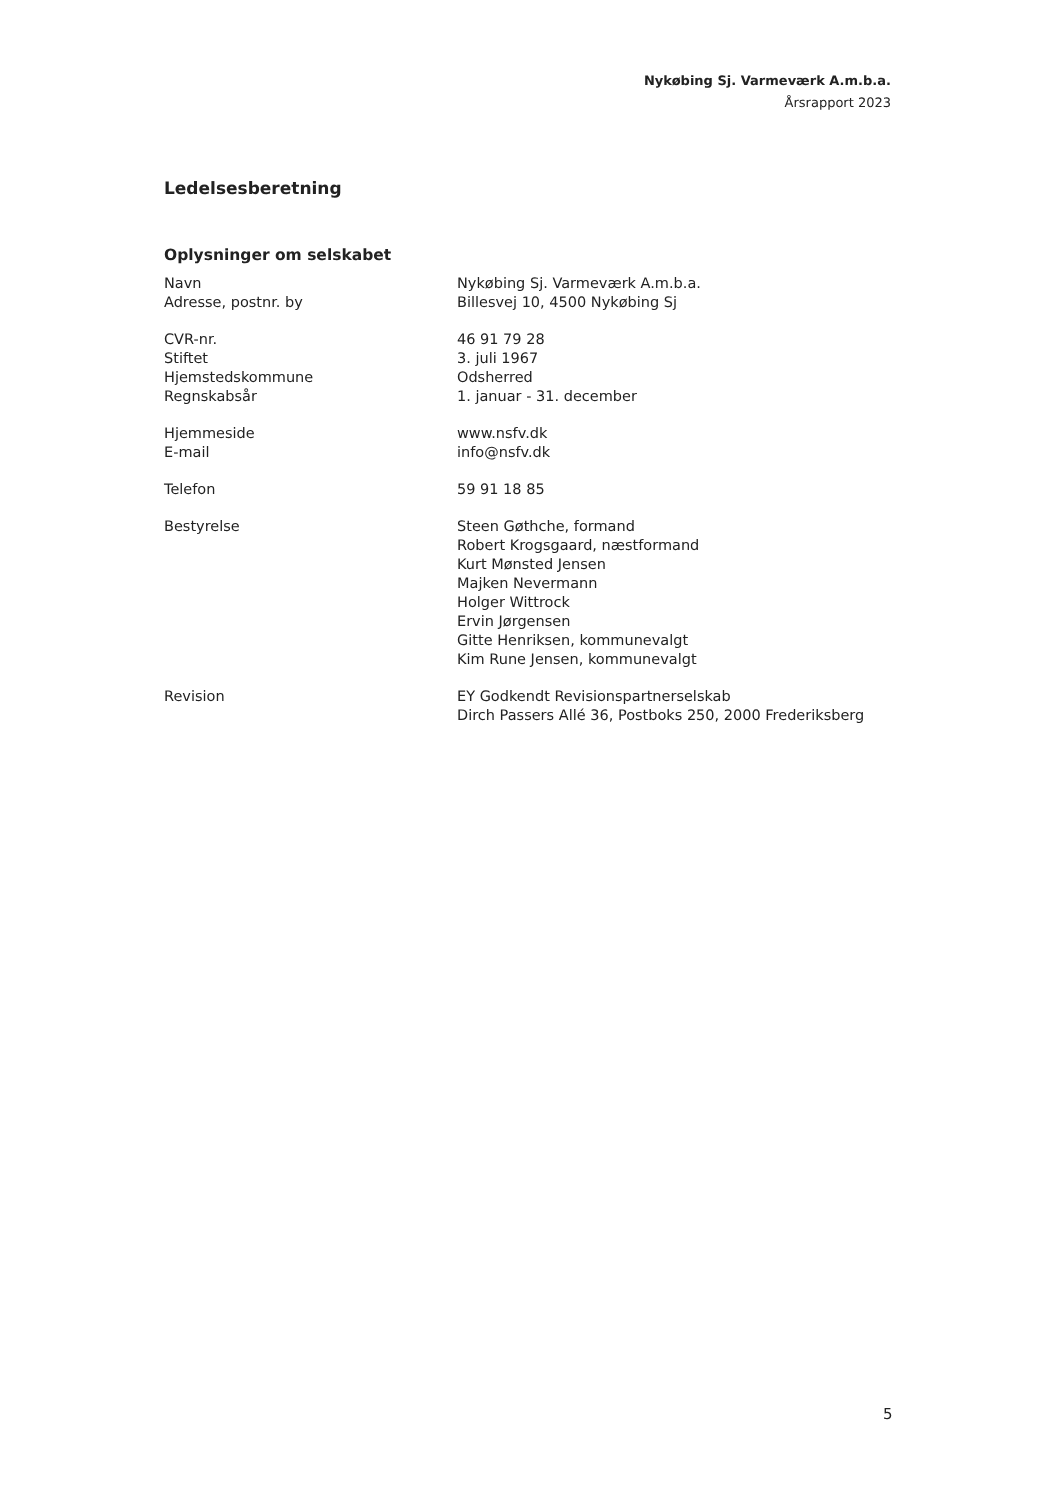Nykøbing Sj. Varmeværk A.m.b.a.
Årsrapport 2023
Ledelsesberetning
Oplysninger om selskabet
Navn
Adresse, postnr. by
Nykøbing Sj. Varmeværk A.m.b.a.
Billesvej 10, 4500 Nykøbing Sj
CVR-nr.
Stiftet
Hjemstedskommune
Regnskabsår
46 91 79 28
3. juli 1967
Odsherred
1. januar - 31. december
Hjemmeside
E-mail
www.nsfv.dk
info@nsfv.dk
Telefon 59 91 18 85
Bestyrelse Steen Gøthche, formand
Robert Krogsgaard, næstformand
Kurt Mønsted Jensen
Majken Nevermann
Holger Wittrock
Ervin Jørgensen
Gitte Henriksen, kommunevalgt
Kim Rune Jensen, kommunevalgt
Revision EY Godkendt Revisionspartnerselskab
Dirch Passers Allé 36, Postboks 250, 2000 Frederiksberg
5